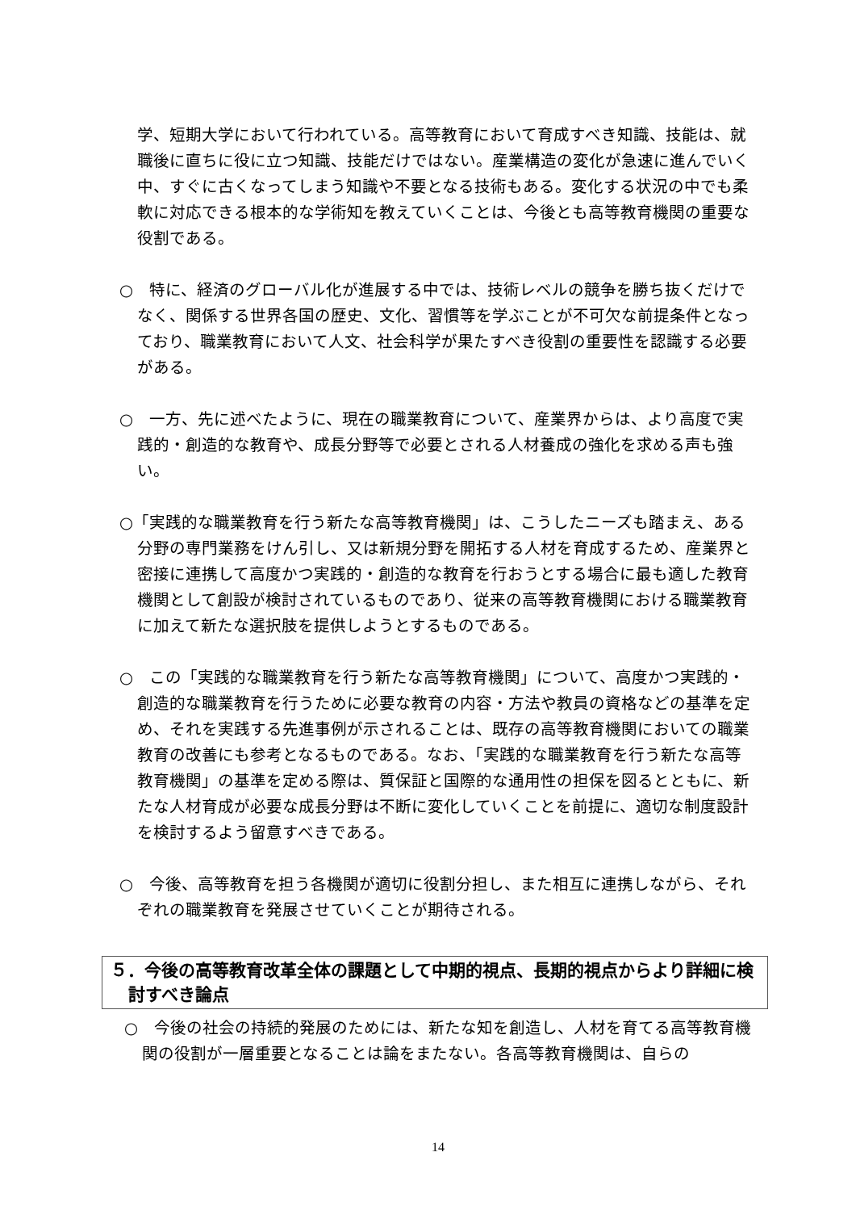学、短期大学において行われている。高等教育において育成すべき知識、技能は、就職後に直ちに役に立つ知識、技能だけではない。産業構造の変化が急速に進んでいく中、すぐに古くなってしまう知識や不要となる技術もある。変化する状況の中でも柔軟に対応できる根本的な学術知を教えていくことは、今後とも高等教育機関の重要な役割である。
○　特に、経済のグローバル化が進展する中では、技術レベルの競争を勝ち抜くだけでなく、関係する世界各国の歴史、文化、習慣等を学ぶことが不可欠な前提条件となっており、職業教育において人文、社会科学が果たすべき役割の重要性を認識する必要がある。
○　一方、先に述べたように、現在の職業教育について、産業界からは、より高度で実践的・創造的な教育や、成長分野等で必要とされる人材養成の強化を求める声も強い。
○「実践的な職業教育を行う新たな高等教育機関」は、こうしたニーズも踏まえ、ある分野の専門業務をけん引し、又は新規分野を開拓する人材を育成するため、産業界と密接に連携して高度かつ実践的・創造的な教育を行おうとする場合に最も適した教育機関として創設が検討されているものであり、従来の高等教育機関における職業教育に加えて新たな選択肢を提供しようとするものである。
○　この「実践的な職業教育を行う新たな高等教育機関」について、高度かつ実践的・創造的な職業教育を行うために必要な教育の内容・方法や教員の資格などの基準を定め、それを実践する先進事例が示されることは、既存の高等教育機関においての職業教育の改善にも参考となるものである。なお、「実践的な職業教育を行う新たな高等教育機関」の基準を定める際は、質保証と国際的な通用性の担保を図るとともに、新たな人材育成が必要な成長分野は不断に変化していくことを前提に、適切な制度設計を検討するよう留意すべきである。
○　今後、高等教育を担う各機関が適切に役割分担し、また相互に連携しながら、それぞれの職業教育を発展させていくことが期待される。
５．今後の高等教育改革全体の課題として中期的視点、長期的視点からより詳細に検討すべき論点
○　今後の社会の持続的発展のためには、新たな知を創造し、人材を育てる高等教育機関の役割が一層重要となることは論をまたない。各高等教育機関は、自らの
14